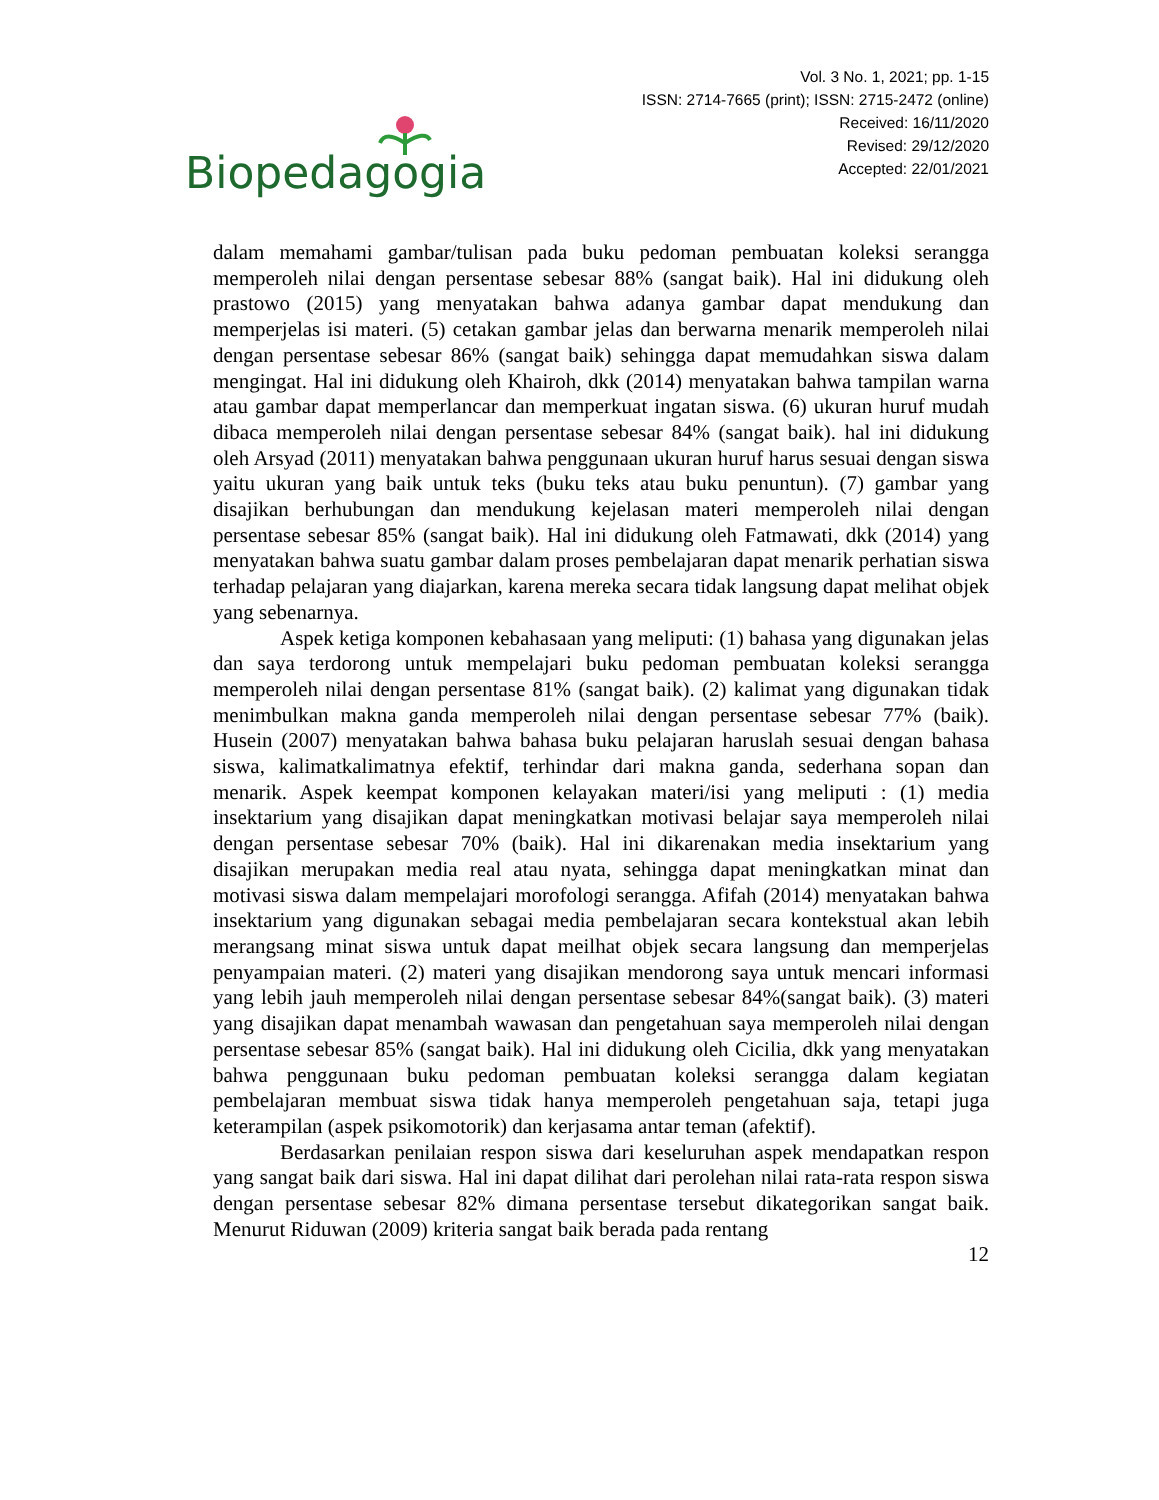Biopedagogia
Vol. 3 No. 1, 2021; pp. 1-15
ISSN: 2714-7665 (print); ISSN: 2715-2472 (online)
Received: 16/11/2020
Revised: 29/12/2020
Accepted: 22/01/2021
dalam memahami gambar/tulisan pada buku pedoman pembuatan koleksi serangga memperoleh nilai dengan persentase sebesar 88% (sangat baik). Hal ini didukung oleh prastowo (2015) yang menyatakan bahwa adanya gambar dapat mendukung dan memperjelas isi materi. (5) cetakan gambar jelas dan berwarna menarik memperoleh nilai dengan persentase sebesar 86% (sangat baik) sehingga dapat memudahkan siswa dalam mengingat. Hal ini didukung oleh Khairoh, dkk (2014) menyatakan bahwa tampilan warna atau gambar dapat memperlancar dan memperkuat ingatan siswa. (6) ukuran huruf mudah dibaca memperoleh nilai dengan persentase sebesar 84% (sangat baik). hal ini didukung oleh Arsyad (2011) menyatakan bahwa penggunaan ukuran huruf harus sesuai dengan siswa yaitu ukuran yang baik untuk teks (buku teks atau buku penuntun). (7) gambar yang disajikan berhubungan dan mendukung kejelasan materi memperoleh nilai dengan persentase sebesar 85% (sangat baik). Hal ini didukung oleh Fatmawati, dkk (2014) yang menyatakan bahwa suatu gambar dalam proses pembelajaran dapat menarik perhatian siswa terhadap pelajaran yang diajarkan, karena mereka secara tidak langsung dapat melihat objek yang sebenarnya.
Aspek ketiga komponen kebahasaan yang meliputi: (1) bahasa yang digunakan jelas dan saya terdorong untuk mempelajari buku pedoman pembuatan koleksi serangga memperoleh nilai dengan persentase 81% (sangat baik). (2) kalimat yang digunakan tidak menimbulkan makna ganda memperoleh nilai dengan persentase sebesar 77% (baik). Husein (2007) menyatakan bahwa bahasa buku pelajaran haruslah sesuai dengan bahasa siswa, kalimatkalimatnya efektif, terhindar dari makna ganda, sederhana sopan dan menarik. Aspek keempat komponen kelayakan materi/isi yang meliputi : (1) media insektarium yang disajikan dapat meningkatkan motivasi belajar saya memperoleh nilai dengan persentase sebesar 70% (baik). Hal ini dikarenakan media insektarium yang disajikan merupakan media real atau nyata, sehingga dapat meningkatkan minat dan motivasi siswa dalam mempelajari morofologi serangga. Afifah (2014) menyatakan bahwa insektarium yang digunakan sebagai media pembelajaran secara kontekstual akan lebih merangsang minat siswa untuk dapat meilhat objek secara langsung dan memperjelas penyampaian materi. (2) materi yang disajikan mendorong saya untuk mencari informasi yang lebih jauh memperoleh nilai dengan persentase sebesar 84%(sangat baik). (3) materi yang disajikan dapat menambah wawasan dan pengetahuan saya memperoleh nilai dengan persentase sebesar 85% (sangat baik). Hal ini didukung oleh Cicilia, dkk yang menyatakan bahwa penggunaan buku pedoman pembuatan koleksi serangga dalam kegiatan pembelajaran membuat siswa tidak hanya memperoleh pengetahuan saja, tetapi juga keterampilan (aspek psikomotorik) dan kerjasama antar teman (afektif).
Berdasarkan penilaian respon siswa dari keseluruhan aspek mendapatkan respon yang sangat baik dari siswa. Hal ini dapat dilihat dari perolehan nilai rata-rata respon siswa dengan persentase sebesar 82% dimana persentase tersebut dikategorikan sangat baik. Menurut Riduwan (2009) kriteria sangat baik berada pada rentang
12